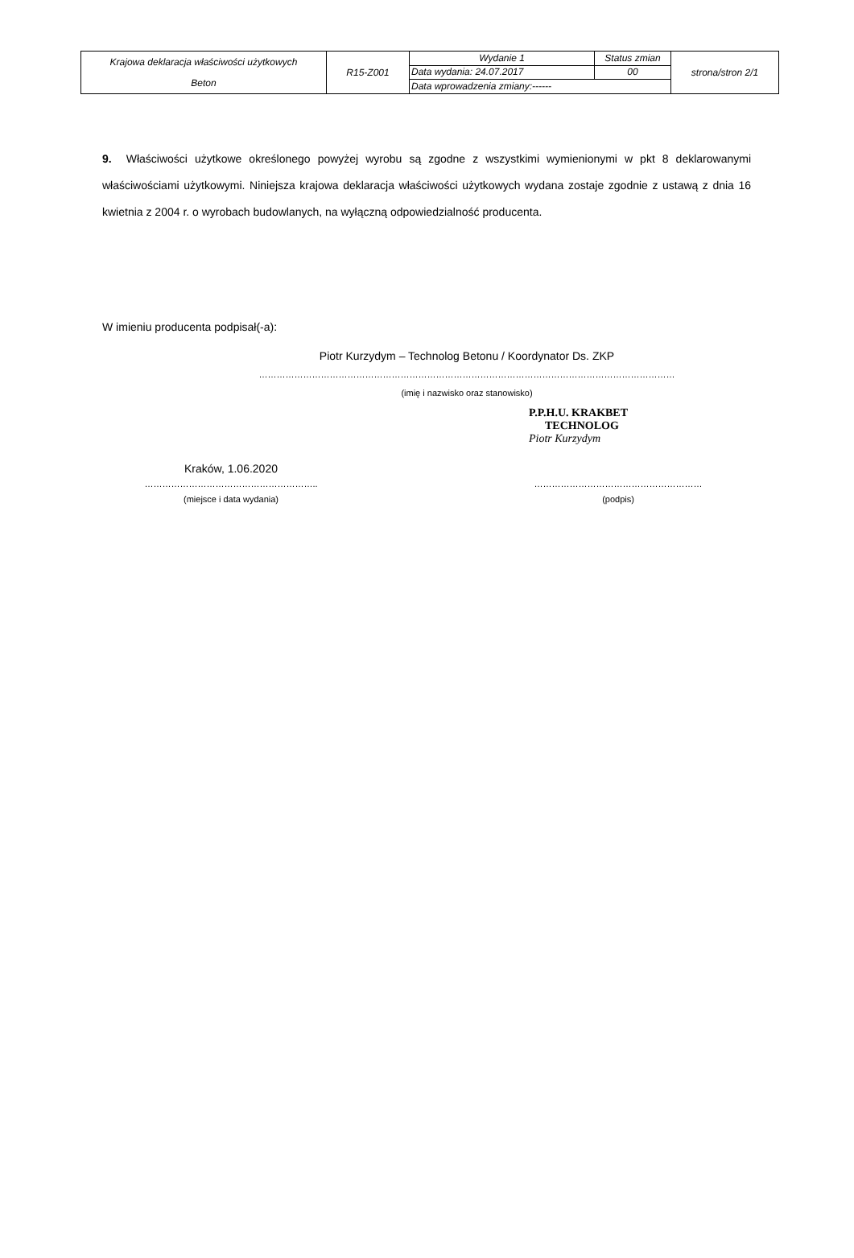| Krajowa deklaracja właściwości użytkowych Beton | R15-Z001 | Wydanie 1 | Status zmian | strona/stron 2/1 |
| | | Data wydania: 24.07.2017 | 00 | |
| | | Data wprowadzenia zmiany:------ | | |
9. Właściwości użytkowe określonego powyżej wyrobu są zgodne z wszystkimi wymienionymi w pkt 8 deklarowanymi właściwościami użytkowymi. Niniejsza krajowa deklaracja właściwości użytkowych wydana zostaje zgodnie z ustawą z dnia 16 kwietnia z 2004 r. o wyrobach budowlanych, na wyłączną odpowiedzialność producenta.
W imieniu producenta podpisał(-a):
Piotr Kurzydym – Technolog Betonu / Koordynator Ds. ZKP
……………………………………………………………………………………………………………………………
(imię i nazwisko oraz stanowisko)
P.P.H.U. KRAKBET
TECHNOLOG
Piotr Kurzydym
Kraków, 1.06.2020
…………………………………………………..
(miejsce i data wydania)
…………………………………………………
(podpis)